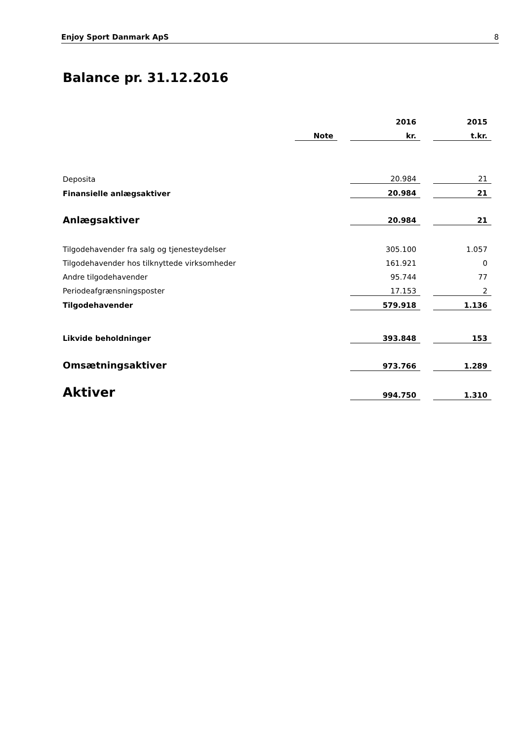Enjoy Sport Danmark ApS 8
Balance pr. 31.12.2016
| | | | 2016 | | 2015 |
| --- | --- | --- | --- | --- | --- |
| | Note | | kr. | | t.kr. |
| Deposita | | | 20.984 | | 21 |
| Finansielle anlægsaktiver | | | 20.984 | | 21 |
| Anlægsaktiver | | | 20.984 | | 21 |
| Tilgodehavender fra salg og tjenesteydelser | | | 305.100 | | 1.057 |
| Tilgodehavender hos tilknyttede virksomheder | | | 161.921 | | 0 |
| Andre tilgodehavender | | | 95.744 | | 77 |
| Periodeafgrænsningsposter | | | 17.153 | | 2 |
| Tilgodehavender | | | 579.918 | | 1.136 |
| Likvide beholdninger | | | 393.848 | | 153 |
| Omsætningsaktiver | | | 973.766 | | 1.289 |
| Aktiver | | | 994.750 | | 1.310 |